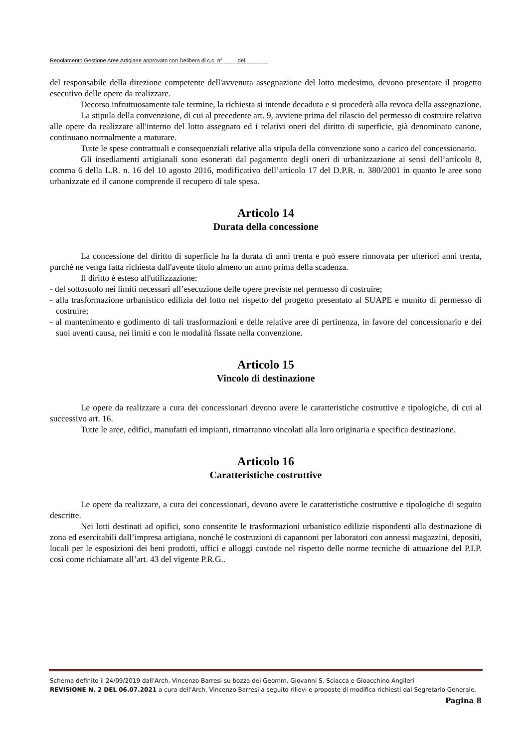Regolamento Gestione Aree Artigiane approvato con Delibera di c.c. n° del .
del responsabile della direzione competente dell'avvenuta assegnazione del lotto medesimo, devono presentare il progetto esecutivo delle opere da realizzare.
Decorso infruttuosamente tale termine, la richiesta si intende decaduta e si procederà alla revoca della assegnazione.
La stipula della convenzione, di cui al precedente art. 9, avviene prima del rilascio del permesso di costruire relativo alle opere da realizzare all'interno del lotto assegnato ed i relativi oneri del diritto di superficie, già denominato canone, continuano normalmente a maturare.
Tutte le spese contrattuali e consequenziali relative alla stipula della convenzione sono a carico del concessionario.
Gli insediamenti artigianali sono esonerati dal pagamento degli oneri di urbanizzazione ai sensi dell’articolo 8, comma 6 della L.R. n. 16 del 10 agosto 2016, modificativo dell’articolo 17 del D.P.R. n. 380/2001 in quanto le aree sono urbanizzate ed il canone comprende il recupero di tale spesa.
Articolo 14
Durata della concessione
La concessione del diritto di superficie ha la durata di anni trenta e può essere rinnovata per ulteriori anni trenta, purché ne venga fatta richiesta dall'avente titolo almeno un anno prima della scadenza.
Il diritto è esteso all'utilizzazione:
- del sottosuolo nei limiti necessari all’esecuzione delle opere previste nel permesso di costruire;
- alla trasformazione urbanistico edilizia del lotto nel rispetto del progetto presentato al SUAPE e munito di permesso di costruire;
- al mantenimento e godimento di tali trasformazioni e delle relative aree di pertinenza, in favore del concessionario e dei suoi aventi causa, nei limiti e con le modalità fissate nella convenzione.
Articolo 15
Vincolo di destinazione
Le opere da realizzare a cura dei concessionari devono avere le caratteristiche costruttive e tipologiche, di cui al successivo art. 16.
Tutte le aree, edifici, manufatti ed impianti, rimarranno vincolati alla loro originaria e specifica destinazione.
Articolo 16
Caratteristiche costruttive
Le opere da realizzare, a cura dei concessionari, devono avere le caratteristiche costruttive e tipologiche di seguito descritte.
Nei lotti destinati ad opifici, sono consentite le trasformazioni urbanistico edilizie rispondenti alla destinazione di zona ed esercitabili dall’impresa artigiana, nonché le costruzioni di capannoni per laboratori con annessi magazzini, depositi, locali per le esposizioni dei beni prodotti, uffici e alloggi custode nel rispetto delle norme tecniche di attuazione del P.I.P. così come richiamate all’art. 43 del vigente P.R.G..
Schema definito il 24/09/2019 dall’Arch. Vincenzo Barresi su bozza dei Geomm. Giovanni S. Sciacca e Gioacchino Angileri
REVISIONE N. 2 DEL 06.07.2021 a cura dell’Arch. Vincenzo Barresi a seguito rilievi e proposte di modifica richiesti dal Segretario Generale.
Pagina 8